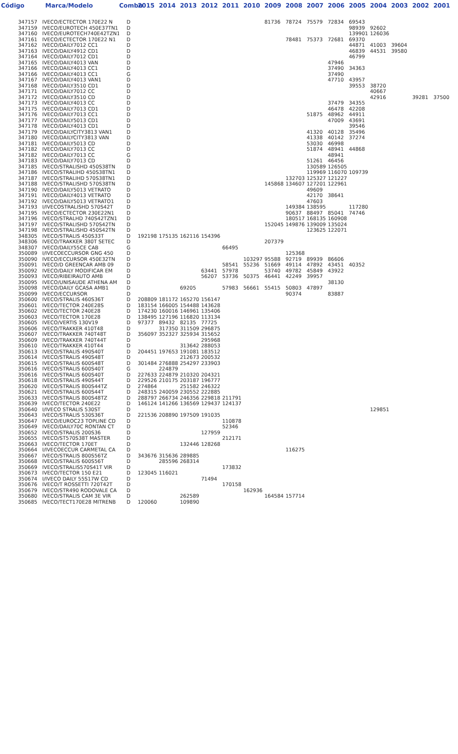| Código | Marca/Modelo | Combu | 2015 | 2014 | 2013 | 2012 | 2011 | 2010 | 2009 | 2008 | 2007 | 2006 | 2005 | 2004 | 2003 | 2002 | 2001 |
| --- | --- | --- | --- | --- | --- | --- | --- | --- | --- | --- | --- | --- | --- | --- | --- | --- | --- |
| 347157 | IVECO/ECTECTOR 170E22 N | D | | | | | | | 81736 | 78724 | 75579 | 72834 | 69543 | | | | |
| 347159 | IVECO/EUROTECH 450E37TN1 | D | | | | | | | | | | | 98939 | 92602 | | | |
| 347160 | IVECO/EUROTECH740E42TZN1 | D | | | | | | | | | | | 139901 | 126036 | | | |
| 347161 | IVECO/ECTECTOR 170E22 N1 | D | | | | | | | | 78481 | 75373 | 72681 | 69370 | | | | |
| 347162 | IVECO/DAILY7012 CC1 | D | | | | | | | | | | | 44871 | 41003 | 39604 | | |
| 347163 | IVECO/DAILY4912 CD1 | D | | | | | | | | | | | 46839 | 44531 | 39580 | | |
| 347164 | IVECO/DAILY7012 CD1 | D | | | | | | | | | | | 46799 | | | | |
| 347165 | IVECO/DAILY4013 VAN | D | | | | | | | | | | 47946 | | | | | |
| 347166 | IVECO/DAILY4013 CC1 | D | | | | | | | | | | 37490 | 34363 | | | | |
| 347166 | IVECO/DAILY4013 CC1 | G | | | | | | | | | | 37490 | | | | | |
| 347167 | IVECO/DAILY4013 VAN1 | D | | | | | | | | | | 47710 | 43957 | | | | |
| 347168 | IVECO/DAILY3510 CD1 | D | | | | | | | | | | | 39553 | 38720 | | | |
| 347171 | IVECO/DAILY7012 CC | D | | | | | | | | | | | | 40667 | | | |
| 347172 | IVECO/DAILY3510 CD | D | | | | | | | | | | | | 42916 | | 39281 | 37500 |
| 347173 | IVECO/DAILY4013 CC | D | | | | | | | | | | 37479 | 34355 | | | | |
| 347175 | IVECO/DAILY7013 CD1 | D | | | | | | | | | | 46478 | 42208 | | | | |
| 347176 | IVECO/DAILY7013 CC1 | D | | | | | | | | | 51875 | 48962 | 44911 | | | | |
| 347177 | IVECO/DAILY5013 CD1 | D | | | | | | | | | | 47009 | 43691 | | | | |
| 347178 | IVECO/DAILY4013 CD1 | D | | | | | | | | | | | 39546 | | | | |
| 347179 | IVECO/DAILYCITY3813 VAN1 | D | | | | | | | | | 41320 | 40128 | 35496 | | | | |
| 347180 | IVECO/DAILYCITY3813 VAN | D | | | | | | | | | 41338 | 40142 | 37274 | | | | |
| 347181 | IVECO/DAILY5013 CD | D | | | | | | | | | 53030 | 46998 | | | | | |
| 347182 | IVECO/DAILY7013 CC | D | | | | | | | | | 51874 | 48941 | 44868 | | | | |
| 347182 | IVECO/DAILY7013 CC | G | | | | | | | | | | 48941 | | | | | |
| 347183 | IVECO/DAILY7013 CD | D | | | | | | | | | 51261 | 46456 | | | | | |
| 347185 | IVECO/STRALISHD 450S38TN | D | | | | | | | | | 130589 | 126505 | | | | | |
| 347186 | IVECO/STRALIHD 450S38TN1 | D | | | | | | | | | 119969 | 116070 | 109739 | | | | |
| 347187 | IVECO/STRALIHD 570S38TN1 | D | | | | | | | | 132703 | 125327 | 121227 | | | | | |
| 347188 | IVECO/STRALISHD 570S38TN | D | | | | | | | 145868 | 134607 | 127201 | 122961 | | | | | |
| 347190 | IVECO/DAILY5013 VETRATO | D | | | | | | | | | 49609 | | | | | | |
| 347191 | IVECO/DAILY4013 VETRATO | D | | | | | | | | | 42170 | 38641 | | | | | |
| 347192 | IVECO/DAILY5013 VETRATO1 | D | | | | | | | | | 47603 | | | | | | |
| 347193 | I/IVECOSTRALISHD 570S42T | D | | | | | | | | 149384 | 138595 | | 117280 | | | | |
| 347195 | IVECO/ECTECTOR 230E22N1 | D | | | | | | | | 90637 | 88497 | 85041 | 74746 | | | | |
| 347196 | IVECO/STRALHD 740S42TZN1 | D | | | | | | | | 180517 | 168135 | 160908 | | | | | |
| 347197 | IVECO/STRALISHD 570S42TN | D | | | | | | | 152045 | 149876 | 139009 | 135024 | | | | | |
| 347198 | IVECO/STRALISHD 450S42TN | D | | | | | | | | | 123625 | 122071 | | | | | |
| 348305 | IVECO/STRALIS 450S33T | D | 192198 | 175135 | 162116 | 154396 | | | | | | | | | | | |
| 348306 | IVECO/TRAKKER 380T SETEC | D | | | | | | | 207379 | | | | | | | | |
| 348307 | IVECO/DAILY55CE CAB | G | | | | | 66495 | | | | | | | | | | |
| 350089 | I/IVECOECCURSOR GNG 450 | D | | | | | | | | 125368 | | | | | | | |
| 350090 | IVECO/ECCURSOR 450E32TN | D | | | | | | 103297 | 95588 | 92719 | 89939 | 86606 | | | | | |
| 350091 | IVECO/D GREENCAR AMB 09 | D | | | | | 58541 | 55236 | 51669 | 49114 | 47892 | 43451 | 40352 | | | | |
| 350092 | IVECO/DAILY MODIFICAR EM | D | | | | 63441 | 57978 | | 53740 | 49782 | 45849 | 43922 | | | | | |
| 350093 | IVECO/RIBEIRAUTO AMB | D | | | | 56207 | 53736 | 50375 | 46441 | 42249 | 39957 | | | | | | |
| 350095 | IVECO/UNISAUDE ATHENA AM | D | | | | | | | | | | 38130 | | | | | |
| 350098 | IVECO/DAILY GCASA AMB1 | D | | | 69205 | | 57983 | 56661 | 55415 | 50803 | 47897 | | | | | | |
| 350099 | IVECO/ECCURSOR | D | | | | | | | | 90374 | | 83887 | | | | | |
| 350600 | IVECO/STRALIS 460S36T | D | 208809 | 181172 | 165270 | 156147 | | | | | | | | | | | |
| 350601 | IVECO/TECTOR 240E28S | D | 183154 | 166005 | 154488 | 143628 | | | | | | | | | | | |
| 350602 | IVECO/TECTOR 240E28 | D | 174230 | 160016 | 146961 | 135406 | | | | | | | | | | | |
| 350603 | IVECO/TECTOR 170E28 | D | 138495 | 127196 | 116820 | 113134 | | | | | | | | | | | |
| 350605 | IVECO/VERTIS 130V19 | D | 97377 | 89432 | 82135 | 77725 | | | | | | | | | | | |
| 350606 | IVECO/TRAKKER 410T48 | D | | 317350 | 311509 | 296875 | | | | | | | | | | | |
| 350607 | IVECO/TRAKKER 740T48T | D | 356097 | 352327 | 325934 | 315652 | | | | | | | | | | | |
| 350609 | IVECO/TRAKKER 740T44T | D | | | | 295968 | | | | | | | | | | | |
| 350610 | IVECO/TRAKKER 410T44 | D | | | 313642 | 288053 | | | | | | | | | | | |
| 350613 | IVECO/STRALIS 490S40T | D | 204451 | 197653 | 191081 | 183512 | | | | | | | | | | | |
| 350614 | IVECO/STRALIS 490S48T | D | | | 212673 | 200532 | | | | | | | | | | | |
| 350615 | IVECO/STRALIS 600S48T | D | 301484 | 276888 | 254297 | 233903 | | | | | | | | | | | |
| 350616 | IVECO/STRALIS 600S40T | G | | 224879 | | | | | | | | | | | | | |
| 350616 | IVECO/STRALIS 600S40T | D | 227633 | 224879 | 210320 | 204321 | | | | | | | | | | | |
| 350618 | IVECO/STRALIS 490S44T | D | 229526 | 210175 | 203187 | 196777 | | | | | | | | | | | |
| 350620 | IVECO/STRALIS 800S44TZ | D | 274864 | | 251582 | 246322 | | | | | | | | | | | |
| 350621 | IVECO/STRALIS 600S44T | D | 248315 | 240059 | 230552 | 222885 | | | | | | | | | | | |
| 350633 | IVECO/STRALIS 800S48TZ | D | 288797 | 266734 | 246356 | 229818 | 211791 | | | | | | | | | | |
| 350639 | IVECO/TECTOR 240E22 | D | 146124 | 141266 | 136569 | 129437 | 124137 | | | | | | | | | | |
| 350640 | I/IVECO STRALIS 530ST | D | | | | | | | | | | | | 129851 | | | |
| 350643 | IVECO/STRALIS 530S36T | D | 221536 | 208890 | 197509 | 191035 | | | | | | | | | | | |
| 350647 | IVECO/EUROC23 TOPLINE CD | D | | | | | 110878 | | | | | | | | | | |
| 350649 | IVECO/DAILY70C RONTAN CT | D | | | | | 52346 | | | | | | | | | | |
| 350652 | IVECO/STRALIS 200S36 | D | | | | 127959 | | | | | | | | | | | |
| 350655 | IVECO/ST570S38T MASTER | D | | | | | 212171 | | | | | | | | | | |
| 350663 | IVECO/TECTOR 170ET | D | | | 132446 | 128268 | | | | | | | | | | | |
| 350664 | I/IVECOECCUR CARMETAL CA | D | | | | | | | | 116275 | | | | | | | |
| 350667 | IVECO/STRALIS 800S56TZ | D | 343676 | 315636 | 289885 | | | | | | | | | | | | |
| 350668 | IVECO/STRALIS 600S56T | D | | 285596 | 268314 | | | | | | | | | | | | |
| 350669 | IVECO/STRALIS570S41T VIR | D | | | | | 173832 | | | | | | | | | | |
| 350673 | IVECO/TECTOR 150 E21 | D | 123045 | 116021 | | | | | | | | | | | | | |
| 350674 | I/IVECO DAILY 55S17W CD | D | | | | 71494 | | | | | | | | | | | |
| 350676 | IVECO/T ROSSETTI 720T42T | D | | | | | 170158 | | | | | | | | | | |
| 350679 | IVECO/STR490 RODOVALE CA | D | | | | | | 162936 | | | | | | | | | |
| 350680 | IVECO/STRALIS CAM 3E VIR | D | | | 262589 | | | | 164584 | 157714 | | | | | | | |
| 350685 | IVECO/TECT170E28 MITRENB | D | 120060 | | 109890 | | | | | | | | | | | | |